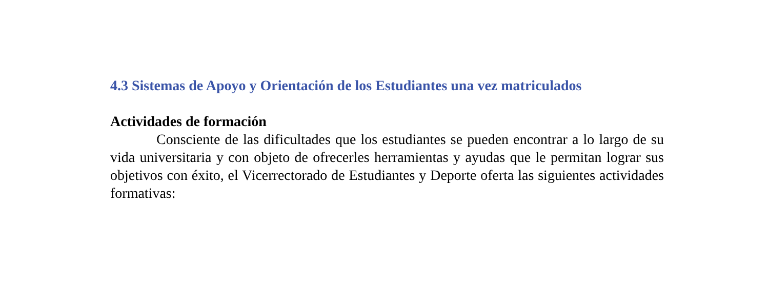4.3 Sistemas de Apoyo y Orientación de los Estudiantes una vez matriculados
Actividades de formación
Consciente de las dificultades que los estudiantes se pueden encontrar a lo largo de su vida universitaria y con objeto de ofrecerles herramientas y ayudas que le permitan lograr sus objetivos con éxito, el Vicerrectorado de Estudiantes y Deporte oferta las siguientes actividades formativas: